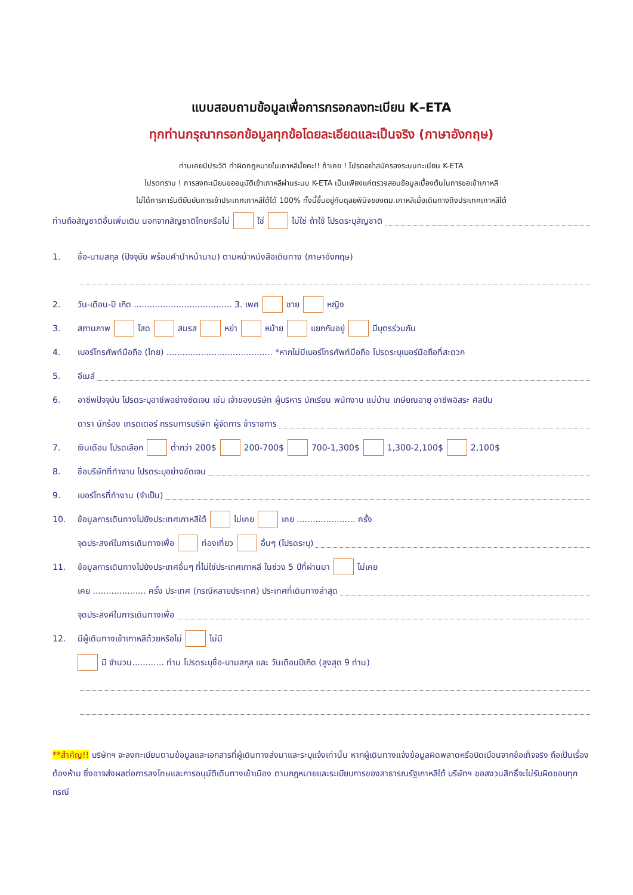แบบสอบถามข้อมูลเพื่อการกรอกลงทะเบียน K–ETA
ทุกท่านกรุณากรอกข้อมูลทุกข้อโดยละเอียดและเป็นจริง (ภาษาอังกฤษ)
ท่านเคยมีประวัติ ทำผิดกฎหมายในเกาหลีมั้ยคะ!! ถ้าเคย ! โปรดอย่าสมัครลงระบบทะเบียน K-ETA
โปรดทราบ ! การลงทะเบียนขออนุมัติเข้าเกาหลีผ่านระบบ K-ETA เป็นเพียงแค่ตรวจสอบข้อมูลเบื้องต้นในการขอเข้าเกาหลี
ไม่ได้การการันตียืนยันการเข้าประเทศเกาหลีใต้ได้ 100% ทั้งนี้ขึ้นอยู่กับดุลยพินิจของตม.เกาหลีเมื่อเดินทางถึงประเทศเกาหลีใต้
ท่านถือสัญชาติอื่นเพิ่มเติม นอกจากสัญชาติไทยหรือไม่ ใช่ ไม่ใช่ ถ้าใช้ โปรดระบุสัญชาติ
1. ชื่อ-นามสกุล (ปัจจุบัน พร้อมคำนำหน้านาม) ตามหน้าหนังสือเดินทาง (ภาษาอังกฤษ)
2. วัน-เดือน-ปี เกิด ..................................... 3. เพศ ชาย หญิง
3. สถานภาพ โสด สมรส หย่า หม้าย แยกกันอยู่ มีบุตรร่วมกัน
4. เบอร์โทรศัพท์มือถือ (ไทย) ........................................ *หากไม่มีเบอร์โทรศัพท์มือถือ โปรดระบุเบอร์มือถือที่สะดวก
5. อีเมล์
6. อาชีพปัจจุบัน โปรดระบุอาชีพอย่างชัดเจน เช่น เจ้าของบริษัท ผู้บริหาร นักเรียน พนักงาน แม่บ้าน เกษียณอายุ อาชีพอิสระ ศิลปิน
ดารา นักร้อง เทรดเตอร์ กรรมการบริษัท ผู้จัดการ ข้าราชการ
7. เงินเดือน โปรดเลือก ต่ำกว่า 200$ 200-700$ 700-1,300$ 1,300-2,100$ 2,100$
8. ชื่อบริษัทที่ทำงาน โปรดระบุอย่างชัดเจน
9. เบอร์โทรที่ทำงาน (จำเป็น)
10. ข้อมูลการเดินทางไปยังประเทศเกาหลีใต้ ไม่เคย เคย ...................... ครั้ง
จุดประสงค์ในการเดินทางเพื่อ ท่องเที่ยว อื่นๆ (โปรดระบุ)
11. ข้อมูลการเดินทางไปยังประเทศอื่นๆ ที่ไม่ใช่ประเทศเกาหลี ในช่วง 5 ปีที่ผ่านมา ไม่เคย
เคย .................... ครั้ง ประเทศ (กรณีหลายประเทศ) ประเทศที่เดินทางล่าสุด
จุดประสงค์ในการเดินทางเพื่อ
12. มีผู้เดินทางเข้าเกาหลีด้วยหรือไม่ ไม่มี
มี จำนวน............ ท่าน โปรดระบุชื่อ-นามสกุล และ วันเดือนปีเกิด (สูงสุด 9 ท่าน)
**สำคัญ!! บริษัทฯ จะลงทะเบียนตามข้อมูลและเอกสารที่ผู้เดินทางส่งมาและระบุแจ้งเท่านั้น หากผู้เดินทางแจ้งข้อมูลผิดพลาดหรือบิดเบือนจากข้อเท็จจริง ถือเป็นเรื่องต้องห้าม ซึ่งอาจส่งผลต่อการลงโทษและการอนุมัติเดินทางเข้าเมือง ตามกฎหมายและระเบียบการของสาธารณรัฐเกาหลีใต้ บริษัทฯ ขอสงวนสิทธิ์จะไม่รับผิดชอบทุกกรณี